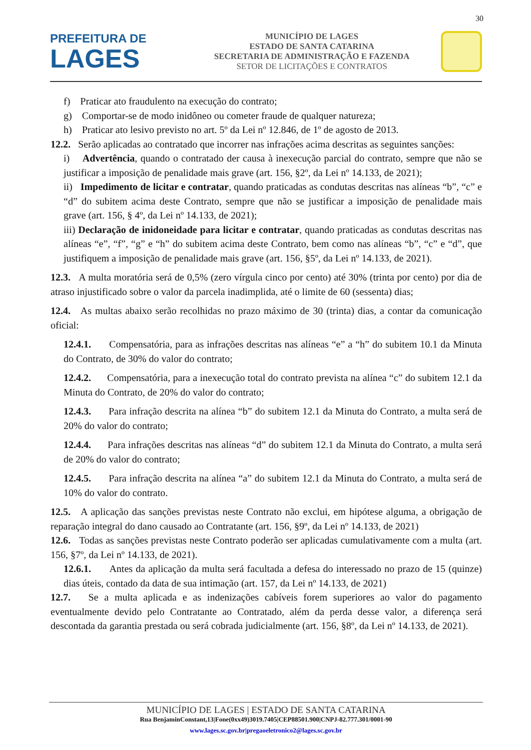30
PREFEITURA DE
LAGES
MUNICÍPIO DE LAGES
ESTADO DE SANTA CATARINA
SECRETARIA DE ADMINISTRAÇÃO E FAZENDA
SETOR DE LICITAÇÕES E CONTRATOS
f) Praticar ato fraudulento na execução do contrato;
g) Comportar-se de modo inidôneo ou cometer fraude de qualquer natureza;
h) Praticar ato lesivo previsto no art. 5º da Lei nº 12.846, de 1º de agosto de 2013.
12.2. Serão aplicadas ao contratado que incorrer nas infrações acima descritas as seguintes sanções:
i) Advertência, quando o contratado der causa à inexecução parcial do contrato, sempre que não se justificar a imposição de penalidade mais grave (art. 156, §2º, da Lei nº 14.133, de 2021);
ii) Impedimento de licitar e contratar, quando praticadas as condutas descritas nas alíneas “b”, “c” e “d” do subitem acima deste Contrato, sempre que não se justificar a imposição de penalidade mais grave (art. 156, § 4º, da Lei nº 14.133, de 2021);
iii) Declaração de inidoneidade para licitar e contratar, quando praticadas as condutas descritas nas alíneas “e”, “f”, “g” e “h” do subitem acima deste Contrato, bem como nas alíneas “b”, “c” e “d”, que justifiquem a imposição de penalidade mais grave (art. 156, §5º, da Lei nº 14.133, de 2021).
12.3. A multa moratória será de 0,5% (zero vírgula cinco por cento) até 30% (trinta por cento) por dia de atraso injustificado sobre o valor da parcela inadimplida, até o limite de 60 (sessenta) dias;
12.4. As multas abaixo serão recolhidas no prazo máximo de 30 (trinta) dias, a contar da comunicação oficial:
12.4.1. Compensatória, para as infrações descritas nas alíneas “e” a “h” do subitem 10.1 da Minuta do Contrato, de 30% do valor do contrato;
12.4.2. Compensatória, para a inexecução total do contrato prevista na alínea “c” do subitem 12.1 da Minuta do Contrato, de 20% do valor do contrato;
12.4.3. Para infração descrita na alínea “b” do subitem 12.1 da Minuta do Contrato, a multa será de 20% do valor do contrato;
12.4.4. Para infrações descritas nas alíneas “d” do subitem 12.1 da Minuta do Contrato, a multa será de 20% do valor do contrato;
12.4.5. Para infração descrita na alínea “a” do subitem 12.1 da Minuta do Contrato, a multa será de 10% do valor do contrato.
12.5. A aplicação das sanções previstas neste Contrato não exclui, em hipótese alguma, a obrigação de reparação integral do dano causado ao Contratante (art. 156, §9º, da Lei nº 14.133, de 2021)
12.6. Todas as sanções previstas neste Contrato poderão ser aplicadas cumulativamente com a multa (art. 156, §7º, da Lei nº 14.133, de 2021).
12.6.1. Antes da aplicação da multa será facultada a defesa do interessado no prazo de 15 (quinze) dias úteis, contado da data de sua intimação (art. 157, da Lei nº 14.133, de 2021)
12.7. Se a multa aplicada e as indenizações cabíveis forem superiores ao valor do pagamento eventualmente devido pelo Contratante ao Contratado, além da perda desse valor, a diferença será descontada da garantia prestada ou será cobrada judicialmente (art. 156, §8º, da Lei nº 14.133, de 2021).
MUNICÍPIO DE LAGES | ESTADO DE SANTA CATARINA
Rua BenjaminConstant,13|Fone(0xx49)3019.7405|CEP88501.900|CNPJ-82.777.301/0001-90
www.lages.sc.gov.br|pregaoeletronico2@lages.sc.gov.br